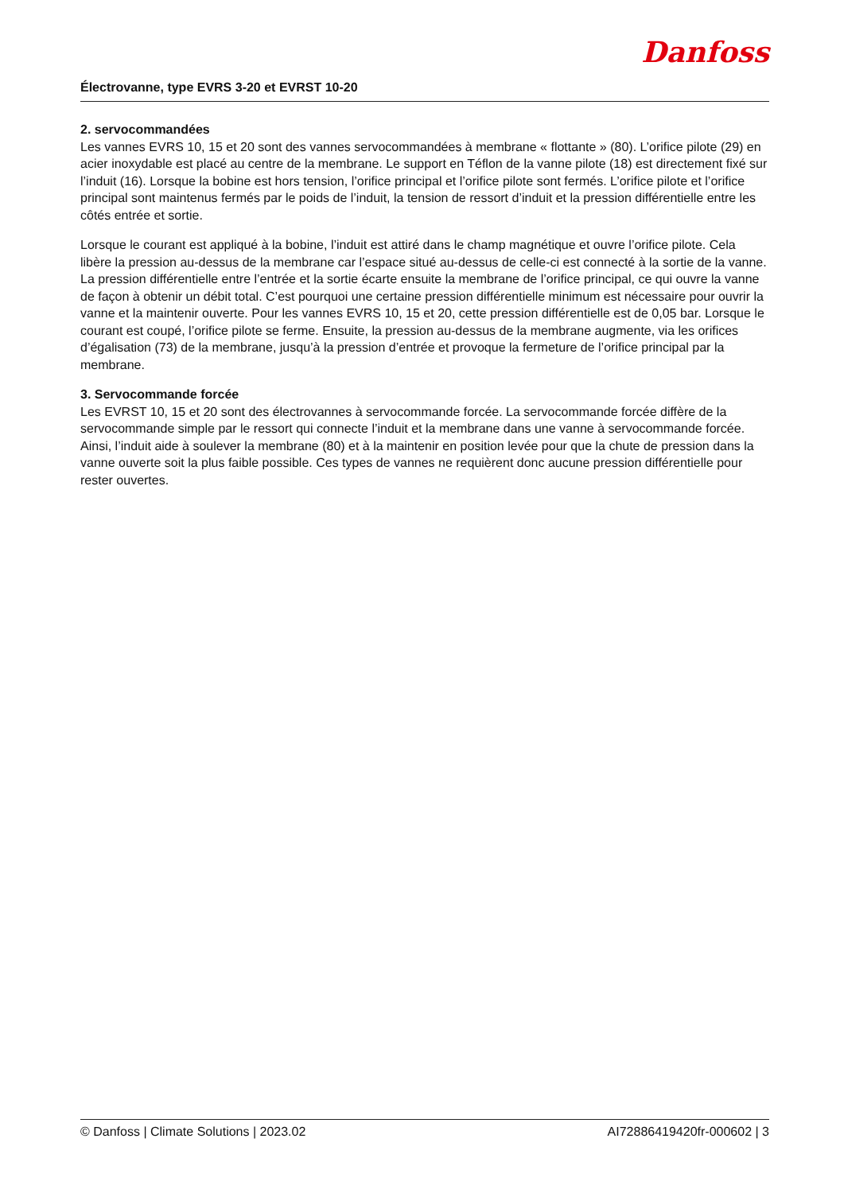Danfoss
Électrovanne, type EVRS 3-20 et EVRST 10-20
2. servocommandées
Les vannes EVRS 10, 15 et 20 sont des vannes servocommandées à membrane « flottante » (80). L’orifice pilote (29) en acier inoxydable est placé au centre de la membrane. Le support en Téflon de la vanne pilote (18) est directement fixé sur l’induit (16). Lorsque la bobine est hors tension, l’orifice principal et l’orifice pilote sont fermés. L’orifice pilote et l’orifice principal sont maintenus fermés par le poids de l’induit, la tension de ressort d’induit et la pression différentielle entre les côtés entrée et sortie.
Lorsque le courant est appliqué à la bobine, l’induit est attiré dans le champ magnétique et ouvre l’orifice pilote. Cela libère la pression au-dessus de la membrane car l’espace situé au-dessus de celle-ci est connecté à la sortie de la vanne. La pression différentielle entre l’entrée et la sortie écarte ensuite la membrane de l’orifice principal, ce qui ouvre la vanne de façon à obtenir un débit total. C’est pourquoi une certaine pression différentielle minimum est nécessaire pour ouvrir la vanne et la maintenir ouverte. Pour les vannes EVRS 10, 15 et 20, cette pression différentielle est de 0,05 bar. Lorsque le courant est coupé, l’orifice pilote se ferme. Ensuite, la pression au-dessus de la membrane augmente, via les orifices d’égalisation (73) de la membrane, jusqu’à la pression d’entrée et provoque la fermeture de l’orifice principal par la membrane.
3. Servocommande forcée
Les EVRST 10, 15 et 20 sont des électrovannes à servocommande forcée. La servocommande forcée diffère de la servocommande simple par le ressort qui connecte l’induit et la membrane dans une vanne à servocommande forcée. Ainsi, l’induit aide à soulever la membrane (80) et à la maintenir en position levée pour que la chute de pression dans la vanne ouverte soit la plus faible possible. Ces types de vannes ne requièrent donc aucune pression différentielle pour rester ouvertes.
© Danfoss | Climate Solutions | 2023.02 AI72886419420fr-000602 | 3